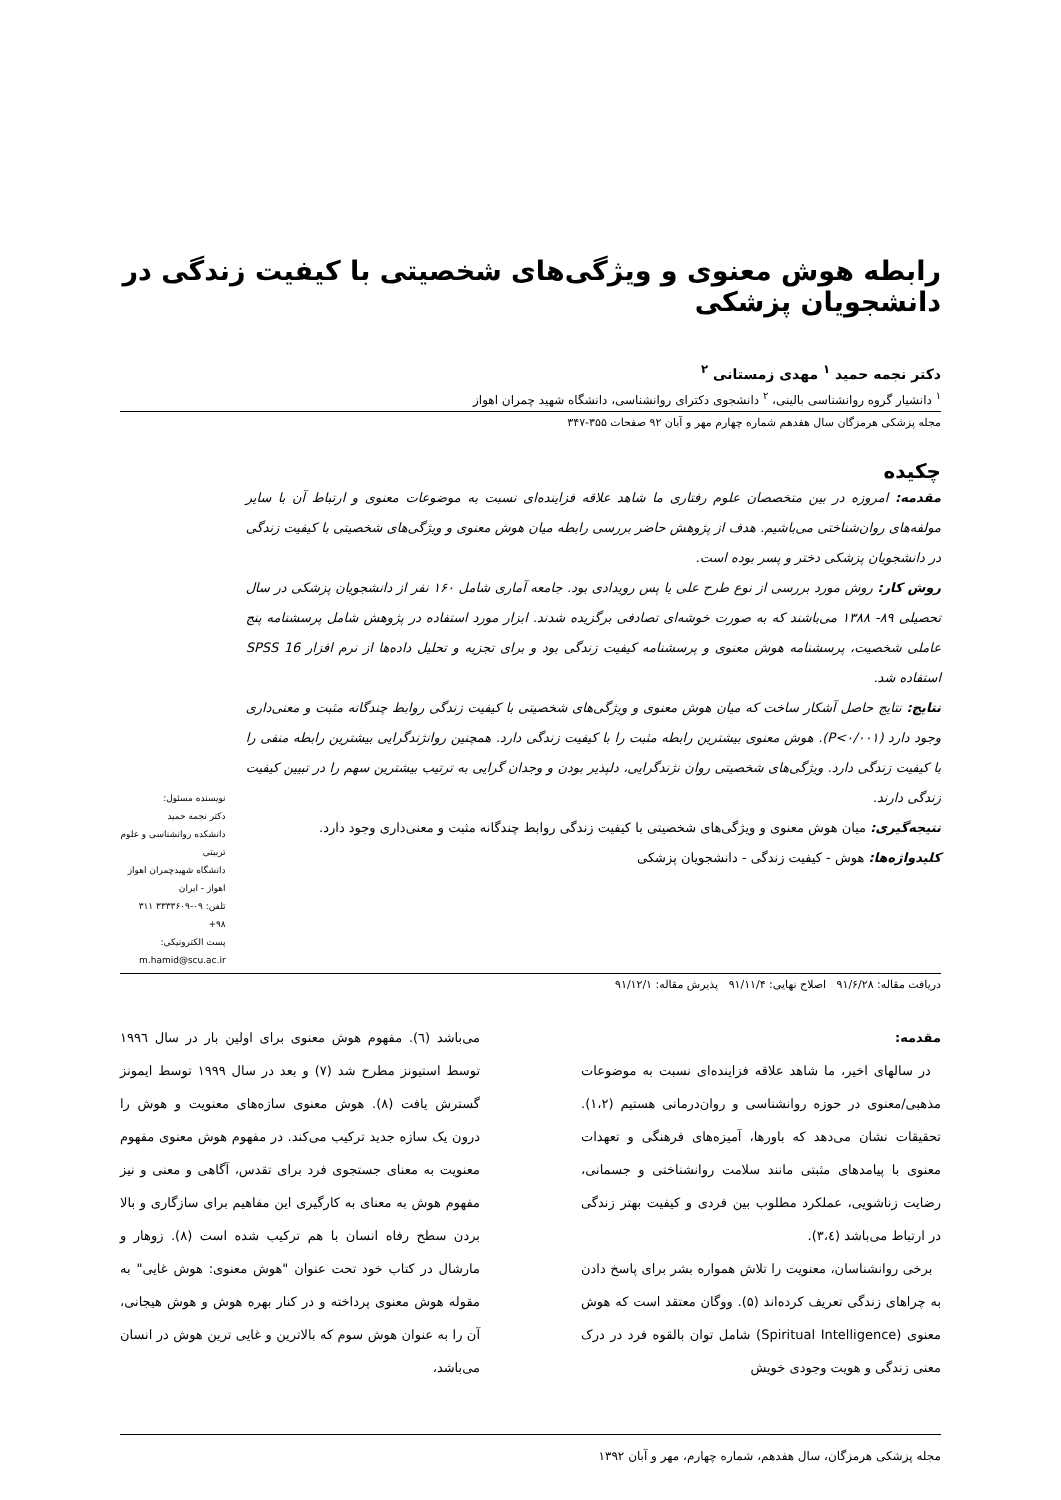رابطه هوش معنوی و ویژگی‌های شخصیتی با کیفیت زندگی در دانشجویان پزشکی
دکتر نجمه حمید <sup>۱</sup> مهدی زمستانی <sup>۲</sup>
<sup>۱</sup> دانشیار گروه روانشناسی بالینی، <sup>۲</sup> دانشجوی دکترای روانشناسی، دانشگاه شهید چمران اهواز
مجله پزشکی هرمزگان سال هفدهم شماره چهارم مهر و آبان ۹۲ صفحات ۳۵۵-۳۴۷
چکیده
مقدمه: امروزه در بین متخصصان علوم رفتاری ما شاهد علاقه فزاینده‌ای نسبت به موضوعات معنوی و ارتباط آن با سایر مولفه‌های روان‌شناختی می‌باشیم. هدف از پژوهش حاضر بررسی رابطه میان هوش معنوی و ویژگی‌های شخصیتی با کیفیت زندگی در دانشجویان پزشکی دختر و پسر بوده است.
روش کار: روش مورد بررسی از نوع طرح علی یا پس رویدادی بود. جامعه آماری شامل ۱۶۰ نفر از دانشجویان پزشکی در سال تحصیلی ۸۹- ۱۳۸۸ می‌باشند که به صورت خوشه‌ای تصادفی برگزیده شدند. ابزار مورد استفاده در پژوهش شامل پرسشنامه پنج عاملی شخصیت، پرسشنامه هوش معنوی و پرسشنامه کیفیت زندگی بود و برای تجزیه و تحلیل داده‌ها از نرم افزار SPSS 16 استفاده شد.
نتایج: نتایج حاصل آشکار ساخت که میان هوش معنوی و ویژگی‌های شخصیتی با کیفیت زندگی روابط چندگانه مثبت و معنی‌داری وجود دارد (P<۰/۰۰۱). هوش معنوی بیشترین رابطه مثبت را با کیفیت زندگی دارد. همچنین روانژندگرایی بیشترین رابطه منفی را با کیفیت زندگی دارد. ویژگی‌های شخصیتی روان نژندگرایی، دلپذیر بودن و وجدان گرایی به ترتیب بیشترین سهم را در تبیین کیفیت زندگی دارند.
نتیجه‌گیری: میان هوش معنوی و ویژگی‌های شخصیتی با کیفیت زندگی روابط چندگانه مثبت و معنی‌داری وجود دارد.
کلیدواژه‌ها: هوش - کیفیت زندگی - دانشجویان پزشکی
نویسنده مسئول:
دکتر نجمه حمید
دانشکده روانشناسی و علوم تربیتی
دانشگاه شهیدچمران اهواز
اهواز - ایران
تلفن: ۰۹-۳۳۳۳۶۰۹ ۳۱۱ ۹۸+
پست الکترونیکی:
m.hamid@scu.ac.ir
دریافت مقاله: ۹۱/۶/۲۸ اصلاح نهایی: ۹۱/۱۱/۴ پذیرش مقاله: ۹۱/۱۲/۱
مقدمه:
در سالهای اخیر، ما شاهد علاقه فزاینده‌ای نسبت به موضوعات مذهبی/معنوی در حوزه روانشناسی و روان‌درمانی هستیم (۱،۲). تحقیقات نشان می‌دهد که باورها، آمیزه‌های فرهنگی و تعهدات معنوی با پیامدهای مثبتی مانند سلامت روانشناختی و جسمانی، رضایت زناشویی، عملکرد مطلوب بین فردی و کیفیت بهتر زندگی در ارتباط می‌باشد (۳،٤).
برخی روانشناسان، معنویت را تلاش همواره بشر برای پاسخ دادن به چراهای زندگی تعریف کرده‌اند (۵). ووگان معتقد است که هوش معنوی (Spiritual Intelligence) شامل توان بالقوه فرد در درک معنی زندگی و هویت وجودی خویش
می‌باشد (٦). مفهوم هوش معنوی برای اولین بار در سال ۱۹۹٦ توسط استیونز مطرح شد (۷) و بعد در سال ۱۹۹۹ توسط ایمونز گسترش یافت (۸). هوش معنوی سازه‌های معنویت و هوش را درون یک سازه جدید ترکیب می‌کند. در مفهوم هوش معنوی مفهوم معنویت به معنای جستجوی فرد برای تقدس، آگاهی و معنی و نیز مفهوم هوش به معنای به کارگیری این مفاهیم برای سازگاری و بالا بردن سطح رفاه انسان با هم ترکیب شده است (۸). زوهار و مارشال در کتاب خود تحت عنوان "هوش معنوی: هوش غایی" به مقوله هوش معنوی پرداخته و در کنار بهره هوش و هوش هیجانی، آن را به عنوان هوش سوم که بالاترین و غایی ترین هوش در انسان می‌باشد،
مجله پزشکی هرمزگان، سال هفدهم، شماره چهارم، مهر و آبان ۱۳۹۲